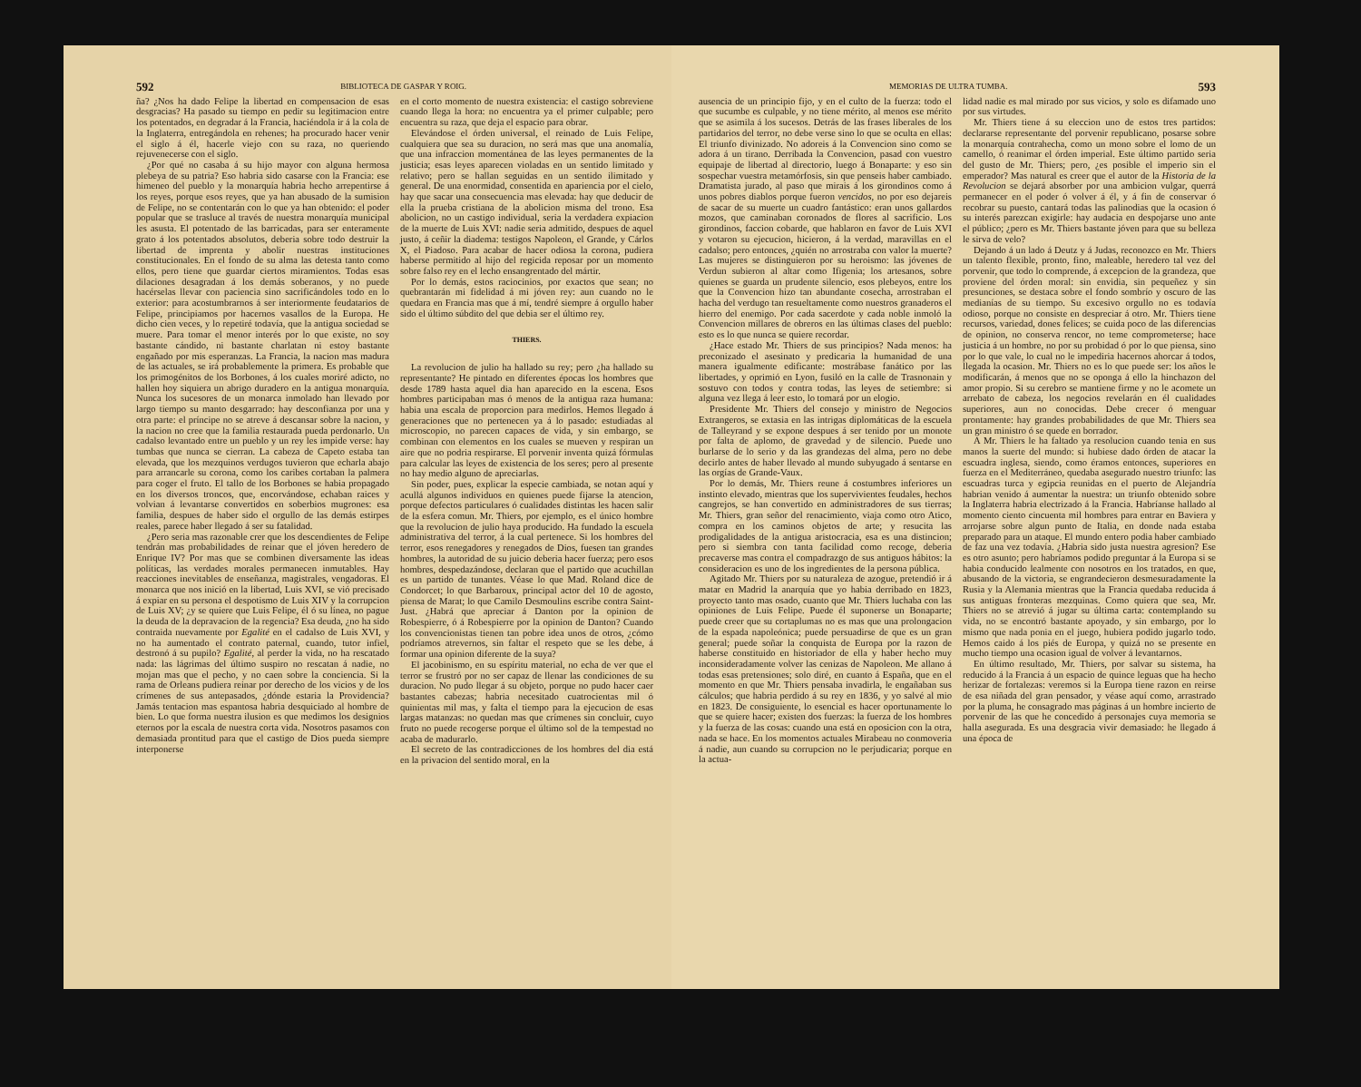592 BIBLIOTECA DE GASPAR Y ROIG.
ña? ¿Nos ha dado Felipe la libertad en compensacion de esas desgracias? Ha pasado su tiempo en pedir su legitimacion entre los potentados, en degradar á la Francia, haciéndola ir á la cola de la Inglaterra, entregándola en rehenes; ha procurado hacer venir el siglo á él, hacerle viejo con su raza, no queriendo rejuvenecerse con el siglo.
¿Por qué no casaba á su hijo mayor con alguna hermosa plebeya de su patria? Eso habria sido casarse con la Francia: ese himeneo del pueblo y la monarquía habria hecho arrepentirse á los reyes, porque esos reyes, que ya han abusado de la sumision de Felipe, no se contentarán con lo que ya han obtenido: el poder popular que se trasluce al través de nuestra monarquía municipal les asusta. El potentado de las barricadas, para ser enteramente grato á los potentados absolutos, deberia sobre todo destruir la libertad de imprenta y abolir nuestras instituciones constitucionales. En el fondo de su alma las detesta tanto como ellos, pero tiene que guardar ciertos miramientos. Todas esas dilaciones desagradan á los demás soberanos, y no puede hacérselas llevar con paciencia sino sacrificándoles todo en lo exterior: para acostumbrarnos á ser interiormente feudatarios de Felipe, principiamos por hacernos vasallos de la Europa. He dicho cien veces, y lo repetiré todavía, que la antigua sociedad se muere. Para tomar el menor interés por lo que existe, no soy bastante cándido, ni bastante charlatan ni estoy bastante engañado por mis esperanzas. La Francia, la nacion mas madura de las actuales, se irá probablemente la primera. Es probable que los primogénitos de los Borbones, á los cuales moriré adicto, no hallen hoy siquiera un abrigo duradero en la antigua monarquía. Nunca los sucesores de un monarca inmolado han llevado por largo tiempo su manto desgarrado: hay desconfianza por una y otra parte: el príncipe no se atreve á descansar sobre la nacion, y la nacion no cree que la familia restaurada pueda perdonarlo. Un cadalso levantado entre un pueblo y un rey les impide verse: hay tumbas que nunca se cierran. La cabeza de Capeto estaba tan elevada, que los mezquinos verdugos tuvieron que echarla abajo para arrancarle su corona, como los caribes cortaban la palmera para coger el fruto. El tallo de los Borbones se habia propagado en los diversos troncos, que, encorvándose, echaban raices y volvian á levantarse convertidos en soberbios mugrones: esa familia, despues de haber sido el orgullo de las demás estirpes reales, parece haber llegado á ser su fatalidad.
¿Pero seria mas razonable crer que los descendientes de Felipe tendrán mas probabilidades de reinar que el jóven heredero de Enrique IV? Por mas que se combinen diversamente las ideas políticas, las verdades morales permanecen inmutables. Hay reacciones inevitables de enseñanza, magistrales, vengadoras. El monarca que nos inició en la libertad, Luis XVI, se vió precisado á expiar en su persona el despotismo de Luis XIV y la corrupcion de Luis XV; ¿y se quiere que Luis Felipe, él ó su línea, no pague la deuda de la depravacion de la regencia? Esa deuda, ¿no ha sido contraida nuevamente por Egalité en el cadalso de Luis XVI, y no ha aumentado el contrato paternal, cuando, tutor infiel, destronó á su pupilo? Egalité, al perder la vida, no ha rescatado nada: las lágrimas del último suspiro no rescatan á nadie, no mojan mas que el pecho, y no caen sobre la conciencia. Si la rama de Orleans pudiera reinar por derecho de los vicios y de los crímenes de sus antepasados, ¿dónde estaria la Providencia? Jamás tentacion mas espantosa habria desquiciado al hombre de bien. Lo que forma nuestra ilusion es que medimos los designios eternos por la escala de nuestra corta vida. Nosotros pasamos con demasiada prontitud para que el castigo de Dios pueda siempre interponerse
en el corto momento de nuestra existencia: el castigo sobreviene cuando llega la hora: no encuentra ya el primer culpable; pero encuentra su raza, que deja el espacio para obrar.
Elevándose el órden universal, el reinado de Luis Felipe, cualquiera que sea su duracion, no será mas que una anomalía, que una infraccion momentánea de las leyes permanentes de la justicia; esas leyes aparecen violadas en un sentido limitado y relativo; pero se hallan seguidas en un sentido ilimitado y general. De una enormidad, consentida en apariencia por el cielo, hay que sacar una consecuencia mas elevada: hay que deducir de ella la prueba cristiana de la abolicion misma del trono. Esa abolicion, no un castigo individual, seria la verdadera expiacion de la muerte de Luis XVI: nadie seria admitido, despues de aquel justo, á ceñir la diadema: testigos Napoleon, el Grande, y Cárlos X, el Piadoso. Para acabar de hacer odiosa la corona, pudiera haberse permitido al hijo del regicida reposar por un momento sobre falso rey en el lecho ensangrentado del mártir.
Por lo demás, estos raciocinios, por exactos que sean; no quebrantarán mi fidelidad á mi jóven rey: aun cuando no le quedara en Francia mas que á mí, tendré siempre á orgullo haber sido el último súbdito del que debia ser el último rey.
THIERS.
La revolucion de julio ha hallado su rey; pero ¿ha hallado su representante? He pintado en diferentes épocas los hombres que desde 1789 hasta aquel dia han aparecido en la escena. Esos hombres participaban mas ó menos de la antigua raza humana: habia una escala de proporcion para medirlos. Hemos llegado á generaciones que no pertenecen ya á lo pasado: estudiadas al microscopio, no parecen capaces de vida, y sin embargo, se combinan con elementos en los cuales se mueven y respiran un aire que no podria respirarse. El porvenir inventa quizá fórmulas para calcular las leyes de existencia de los seres; pero al presente no hay medio alguno de apreciarlas.
Sin poder, pues, explicar la especie cambiada, se notan aquí y acullá algunos individuos en quienes puede fijarse la atencion, porque defectos particulares ó cualidades distintas les hacen salir de la esfera comun. Mr. Thiers, por ejemplo, es el único hombre que la revolucion de julio haya producido. Ha fundado la escuela administrativa del terror, á la cual pertenece. Si los hombres del terror, esos renegadores y renegados de Dios, fuesen tan grandes hombres, la autoridad de su juicio deberia hacer fuerza; pero esos hombres, despedazándose, declaran que el partido que acuchillan es un partido de tunantes. Véase lo que Mad. Roland dice de Condorcet; lo que Barbaroux, principal actor del 10 de agosto, piensa de Marat; lo que Camilo Desmoulins escribe contra Saint-Just. ¿Habrá que apreciar á Danton por la opinion de Robespierre, ó á Robespierre por la opinion de Danton? Cuando los convencionistas tienen tan pobre idea unos de otros, ¿cómo podríamos atrevernos, sin faltar el respeto que se les debe, á formar una opinion diferente de la suya?
El jacobinismo, en su espíritu material, no echa de ver que el terror se frustró por no ser capaz de llenar las condiciones de su duracion. No pudo llegar á su objeto, porque no pudo hacer caer bastantes cabezas; habria necesitado cuatrocientas mil ó quinientas mil mas, y falta el tiempo para la ejecucion de esas largas matanzas: no quedan mas que crímenes sin concluir, cuyo fruto no puede recogerse porque el último sol de la tempestad no acaba de madurarlo.
El secreto de las contradicciones de los hombres del dia está en la privacion del sentido moral, en la
MEMORIAS DE ULTRA TUMBA. 593
ausencia de un principio fijo, y en el culto de la fuerza: todo el que sucumbe es culpable, y no tiene mérito, al menos ese mérito que se asimila á los sucesos. Detrás de las frases liberales de los partidarios del terror, no debe verse sino lo que se oculta en ellas: El triunfo divinizado. No adoreis á la Convencion sino como se adora á un tirano. Derribada la Convencion, pasad con vuestro equipaje de libertad al directorio, luego á Bonaparte: y eso sin sospechar vuestra metamórfosis, sin que penseis haber cambiado. Dramatista jurado, al paso que mirais á los girondinos como á unos pobres diablos porque fueron vencidos, no por eso dejareis de sacar de su muerte un cuadro fantástico: eran unos gallardos mozos, que caminaban coronados de flores al sacrificio. Los girondinos, faccion cobarde, que hablaron en favor de Luis XVI y votaron su ejecucion, hicieron, á la verdad, maravillas en el cadalso; pero entonces, ¿quién no arrostraba con valor la muerte? Las mujeres se distinguieron por su heroismo: las jóvenes de Verdun subieron al altar como Ifigenia; los artesanos, sobre quienes se guarda un prudente silencio, esos plebeyos, entre los que la Convencion hizo tan abundante cosecha, arrostraban el hacha del verdugo tan resueltamente como nuestros granaderos el hierro del enemigo. Por cada sacerdote y cada noble inmoló la Convencion millares de obreros en las últimas clases del pueblo: esto es lo que nunca se quiere recordar.
¿Hace estado Mr. Thiers de sus principios? Nada menos: ha preconizado el asesinato y predicaria la humanidad de una manera igualmente edificante: mostrábase fanático por las libertades, y oprimió en Lyon, fusiló en la calle de Trasnonain y sostuvo con todos y contra todas, las leyes de setiembre: si alguna vez llega á leer esto, lo tomará por un elogio.
Presidente Mr. Thiers del consejo y ministro de Negocios Extrangeros, se extasia en las intrigas diplomáticas de la escuela de Talleyrand y se expone despues á ser tenido por un monote por falta de aplomo, de gravedad y de silencio. Puede uno burlarse de lo serio y da las grandezas del alma, pero no debe decirlo antes de haber llevado al mundo subyugado á sentarse en las orgías de Grande-Vaux.
Por lo demás, Mr. Thiers reune á costumbres inferiores un instinto elevado, mientras que los supervivientes feudales, hechos cangrejos, se han convertido en administradores de sus tierras; Mr. Thiers, gran señor del renacimiento, viaja como otro Atico, compra en los caminos objetos de arte; y resucita las prodigalidades de la antigua aristocracia, esa es una distincion; pero si siembra con tanta facilidad como recoge, deberia precaverse mas contra el compadrazgo de sus antiguos hábitos: la consideracion es uno de los ingredientes de la persona pública.
Agitado Mr. Thiers por su naturaleza de azogue, pretendió ir á matar en Madrid la anarquía que yo habia derribado en 1823, proyecto tanto mas osado, cuanto que Mr. Thiers luchaba con las opiniones de Luis Felipe. Puede él suponerse un Bonaparte; puede creer que su cortaplumas no es mas que una prolongacion de la espada napoleónica; puede persuadirse de que es un gran general; puede soñar la conquista de Europa por la razon de haberse constituido en historiador de ella y haber hecho muy inconsideradamente volver las cenizas de Napoleon. Me allano á todas esas pretensiones; solo diré, en cuanto á España, que en el momento en que Mr. Thiers pensaba invadirla, le engañaban sus cálculos; que habria perdido á su rey en 1836, y yo salvé al mio en 1823. De consiguiente, lo esencial es hacer oportunamente lo que se quiere hacer; existen dos fuerzas: la fuerza de los hombres y la fuerza de las cosas: cuando una está en oposicion con la otra, nada se hace. En los momentos actuales Mirabeau no conmoveria á nadie, aun cuando su corrupcion no le perjudicaria; porque en la actua-
lidad nadie es mal mirado por sus vicios, y solo es difamado uno por sus virtudes.
Mr. Thiers tiene á su eleccion uno de estos tres partidos: declararse representante del porvenir republicano, posarse sobre la monarquía contrahecha, como un mono sobre el lomo de un camello, ó reanimar el órden imperial. Este último partido seria del gusto de Mr. Thiers; pero, ¿es posible el imperio sin el emperador? Mas natural es creer que el autor de la Historia de la Revolucion se dejará absorber por una ambicion vulgar, querrá permanecer en el poder ó volver á él, y á fin de conservar ó recobrar su puesto, cantará todas las palinodias que la ocasion ó su interés parezcan exigirle: hay audacia en despojarse uno ante el público; ¿pero es Mr. Thiers bastante jóven para que su belleza le sirva de velo?
Dejando á un lado á Deutz y á Judas, reconozco en Mr. Thiers un talento flexible, pronto, fino, maleable, heredero tal vez del porvenir, que todo lo comprende, á excepcion de la grandeza, que proviene del órden moral: sin envidia, sin pequeñez y sin presunciones, se destaca sobre el fondo sombrío y oscuro de las medianías de su tiempo. Su excesivo orgullo no es todavía odioso, porque no consiste en despreciar á otro. Mr. Thiers tiene recursos, variedad, dones felices; se cuida poco de las diferencias de opinion, no conserva rencor, no teme comprometerse; hace justicia á un hombre, no por su probidad ó por lo que piensa, sino por lo que vale, lo cual no le impediria hacernos ahorcar á todos, llegada la ocasion. Mr. Thiers no es lo que puede ser: los años le modificarán, á menos que no se oponga á ello la hinchazon del amor propio. Si su cerebro se mantiene firme y no le acomete un arrebato de cabeza, los negocios revelarán en él cualidades superiores, aun no conocidas. Debe crecer ó menguar prontamente: hay grandes probabilidades de que Mr. Thiers sea un gran ministro ó se quede en borrador.
A Mr. Thiers le ha faltado ya resolucion cuando tenia en sus manos la suerte del mundo: si hubiese dado órden de atacar la escuadra inglesa, siendo, como éramos entonces, superiores en fuerza en el Mediterráneo, quedaba asegurado nuestro triunfo: las escuadras turca y egipcia reunidas en el puerto de Alejandría habrian venido á aumentar la nuestra: un triunfo obtenido sobre la Inglaterra habria electrizado á la Francia. Habríanse hallado al momento ciento cincuenta mil hombres para entrar en Baviera y arrojarse sobre algun punto de Italia, en donde nada estaba preparado para un ataque. El mundo entero podia haber cambiado de faz una vez todavía. ¿Habria sido justa nuestra agresion? Ese es otro asunto; pero habríamos podido preguntar á la Europa si se habia conducido lealmente con nosotros en los tratados, en que, abusando de la victoria, se engrandecieron desmesuradamente la Rusia y la Alemania mientras que la Francia quedaba reducida á sus antiguas fronteras mezquinas. Como quiera que sea, Mr. Thiers no se atrevió á jugar su última carta: contemplando su vida, no se encontró bastante apoyado, y sin embargo, por lo mismo que nada ponia en el juego, hubiera podido jugarlo todo. Hemos caido á los piés de Europa, y quizá no se presente en mucho tiempo una ocasion igual de volver á levantarnos.
En último resultado, Mr. Thiers, por salvar su sistema, ha reducido á la Francia á un espacio de quince leguas que ha hecho herizar de fortalezas: veremos si la Europa tiene razon en reirse de esa niñada del gran pensador, y véase aquí como, arrastrado por la pluma, he consagrado mas páginas á un hombre incierto de porvenir de las que he concedido á personajes cuya memoria se halla asegurada. Es una desgracia vivir demasiado: he llegado á una época de